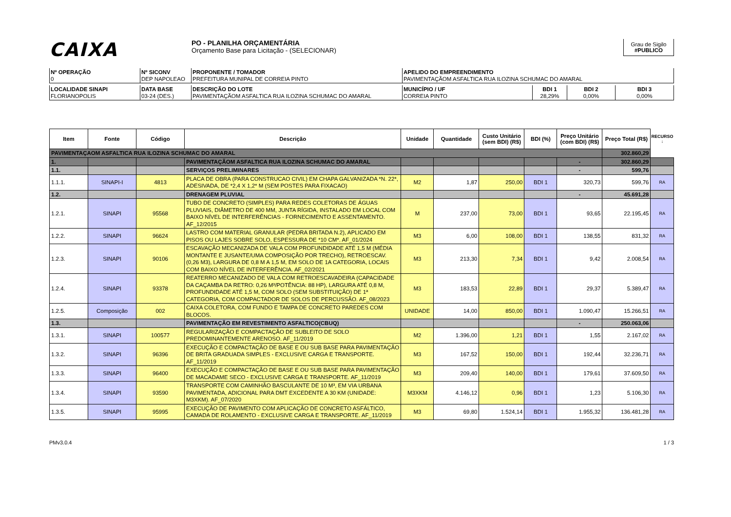CAIXA
PO - PLANILHA ORÇAMENTÁRIA
Orçamento Base para Licitação - (SELECIONAR)
Grau de Sigilo
#PUBLICO
| Nº OPERAÇÃO 0 | Nº SICONV DEP NAPOLEAO | PROPONENTE / TOMADOR PREFEITURA MUNIPAL DE CORREIA PINTO | APELIDO DO EMPREENDIMENTO PAVIMENTAÇÃOM ASFALTICA RUA ILOZINA SCHUMAC DO AMARAL |
| LOCALIDADE SINAPI FLORIANOPOLIS | DATA BASE 03-24 (DES.) | DESCRIÇÃO DO LOTE PAVIMENTAÇÃOM ASFALTICA RUA ILOZINA SCHUMAC DO AMARAL | MUNICÍPIO / UF CORREIA PINTO | BDI 1 28,29% | BDI 2 0,00% | BDI 3 0,00% |
| Item | Fonte | Código | Descrição | Unidade | Quantidade | Custo Unitário (sem BDI) (R$) | BDI (%) | Preço Unitário (com BDI) (R$) | Preço Total (R$) | RECURSO ↓ |
| --- | --- | --- | --- | --- | --- | --- | --- | --- | --- | --- |
| PAVIMENTAÇAOM ASFALTICA RUA ILOZINA SCHUMAC DO AMARAL | | | | | | | | | 302.860,29 | |
| 1. | | | PAVIMENTAÇÃOM ASFALTICA RUA ILOZINA SCHUMAC DO AMARAL | | | | | - | 302.860,29 | |
| 1.1. | | | SERVIÇOS PRELIMINARES | | | | | - | 599,76 | |
| 1.1.1. | SINAPI-I | 4813 | PLACA DE OBRA (PARA CONSTRUCAO CIVIL) EM CHAPA GALVANIZADA *N. 22*, ADESIVADA, DE *2,4 X 1,2* M (SEM POSTES PARA FIXACAO) | M2 | 1,87 | 250,00 | BDI 1 | 320,73 | 599,76 | RA |
| 1.2. | | | DRENAGEM PLUVIAL | | | | | - | 45.691,28 | |
| 1.2.1. | SINAPI | 95568 | TUBO DE CONCRETO (SIMPLES) PARA REDES COLETORAS DE ÁGUAS PLUVIAIS, DIÂMETRO DE 400 MM, JUNTA RÍGIDA, INSTALADO EM LOCAL COM BAIXO NÍVEL DE INTERFERÊNCIAS - FORNECIMENTO E ASSENTAMENTO. AF_12/2015 | M | 237,00 | 73,00 | BDI 1 | 93,65 | 22.195,45 | RA |
| 1.2.2. | SINAPI | 96624 | LASTRO COM MATERIAL GRANULAR (PEDRA BRITADA N.2), APLICADO EM PISOS OU LAJES SOBRE SOLO, ESPESSURA DE *10 CM*. AF_01/2024 | M3 | 6,00 | 108,00 | BDI 1 | 138,55 | 831,32 | RA |
| 1.2.3. | SINAPI | 90106 | ESCAVAÇÃO MECANIZADA DE VALA COM PROFUNDIDADE ATÉ 1,5 M (MÉDIA MONTANTE E JUSANTE/UMA COMPOSIÇÃO POR TRECHO), RETROESCAV. (0,26 M3), LARGURA DE 0,8 M A 1,5 M, EM SOLO DE 1A CATEGORIA, LOCAIS COM BAIXO NÍVEL DE INTERFERÊNCIA. AF_02/2021 | M3 | 213,30 | 7,34 | BDI 1 | 9,42 | 2.008,54 | RA |
| 1.2.4. | SINAPI | 93378 | REATERRO MECANIZADO DE VALA COM RETROESCAVADEIRA (CAPACIDADE DA CAÇAMBA DA RETRO: 0,26 M³/POTÊNCIA: 88 HP), LARGURA ATÉ 0,8 M, PROFUNDIDADE ATÉ 1,5 M, COM SOLO (SEM SUBSTITUIÇÃO) DE 1ª CATEGORIA, COM COMPACTADOR DE SOLOS DE PERCUSSÃO. AF_08/2023 | M3 | 183,53 | 22,89 | BDI 1 | 29,37 | 5.389,47 | RA |
| 1.2.5. | Composição | 002 | CAIXA COLETORA, COM FUNDO E TAMPA DE CONCRETO PAREDES COM BLOCOS. | UNIDADE | 14,00 | 850,00 | BDI 1 | 1.090,47 | 15.266,51 | RA |
| 1.3. | | | PAVIMENTAÇÃO EM REVESTIMENTO ASFALTICO(CBUQ) | | | | | - | 250.063,06 | |
| 1.3.1. | SINAPI | 100577 | REGULARIZAÇÃO E COMPACTAÇÃO DE SUBLEITO DE SOLO PREDOMINANTEMENTE ARENOSO. AF_11/2019 | M2 | 1.396,00 | 1,21 | BDI 1 | 1,55 | 2.167,02 | RA |
| 1.3.2. | SINAPI | 96396 | EXECUÇÃO E COMPACTAÇÃO DE BASE E OU SUB BASE PARA PAVIMENTAÇÃO DE BRITA GRADUADA SIMPLES - EXCLUSIVE CARGA E TRANSPORTE. AF_11/2019 | M3 | 167,52 | 150,00 | BDI 1 | 192,44 | 32.236,71 | RA |
| 1.3.3. | SINAPI | 96400 | EXECUÇÃO E COMPACTAÇÃO DE BASE E OU SUB BASE PARA PAVIMENTAÇÃO DE MACADAME SECO - EXCLUSIVE CARGA E TRANSPORTE. AF_11/2019 | M3 | 209,40 | 140,00 | BDI 1 | 179,61 | 37.609,50 | RA |
| 1.3.4. | SINAPI | 93590 | TRANSPORTE COM CAMINHÃO BASCULANTE DE 10 M³, EM VIA URBANA PAVIMENTADA, ADICIONAL PARA DMT EXCEDENTE A 30 KM (UNIDADE: M3XKM). AF_07/2020 | M3XKM | 4.146,12 | 0,96 | BDI 1 | 1,23 | 5.106,30 | RA |
| 1.3.5. | SINAPI | 95995 | EXECUÇÃO DE PAVIMENTO COM APLICAÇÃO DE CONCRETO ASFÁLTICO, CAMADA DE ROLAMENTO - EXCLUSIVE CARGA E TRANSPORTE. AF_11/2019 | M3 | 69,80 | 1.524,14 | BDI 1 | 1.955,32 | 136.481,28 | RA |
PMv3.0.4 1 / 3